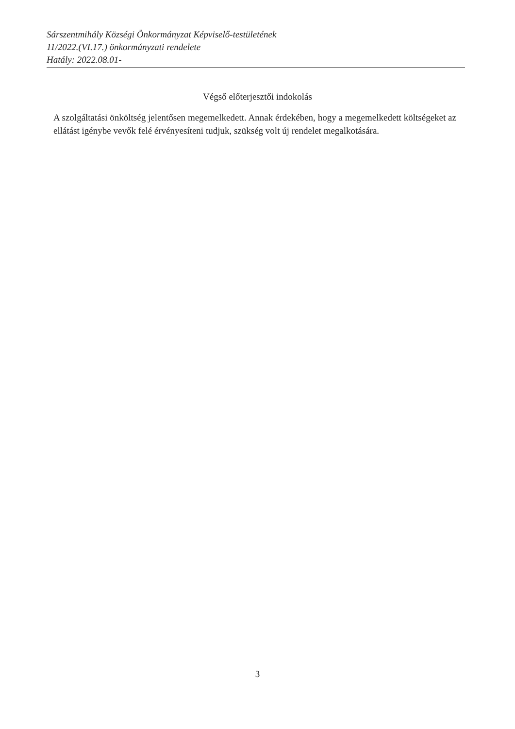Sárszentmihály Községi Önkormányzat Képviselő-testületének
11/2022.(VI.17.) önkormányzati rendelete
Hatály: 2022.08.01-
Végső előterjesztői indokolás
A szolgáltatási önköltség jelentősen megemelkedett. Annak érdekében, hogy a megemelkedett költségeket az ellátást igénybe vevők felé érvényesíteni tudjuk, szükség volt új rendelet megalkotására.
3